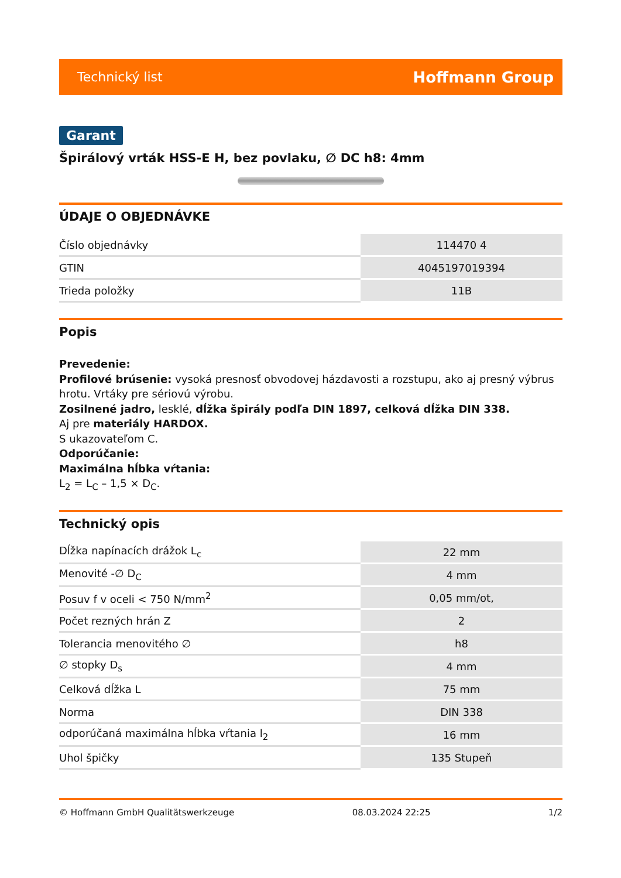Technický list Hoffmann Group
Garant
Špirálový vrták HSS-E H, bez povlaku, ∅ DC h8: 4mm
ÚDAJE O OBJEDNÁVKE
| Číslo objednávky | 114470 4 |
| GTIN | 4045197019394 |
| Trieda položky | 11B |
Popis
Prevedenie:
Profilové brúsenie: vysoká presnosť obvodovej házdavosti a rozstupu, ako aj presný výbrus hrotu. Vrtáky pre sériovú výrobu.
Zosilnené jadro, lesklé, dĺžka špirály podľa DIN 1897, celková dĺžka DIN 338.
Aj pre materiály HARDOX.
S ukazovateľom C.
Odporúčanie:
Maximálna hĺbka vŕtania:
L<sub>2</sub> = L<sub>C</sub> – 1,5 × D<sub>C</sub>.
Technický opis
| Dĺžka napínacích drážok L<sub>c</sub> | 22 mm |
| Menovité -∅ D<sub>C</sub> | 4 mm |
| Posuv f v oceli < 750 N/mm<sup>2</sup> | 0,05 mm/ot, |
| Počet rezných hrán Z | 2 |
| Tolerancia menovitého ∅ | h8 |
| ∅ stopky D<sub>s</sub> | 4 mm |
| Celková dĺžka L | 75 mm |
| Norma | DIN 338 |
| odporúčaná maximálna hĺbka vŕtania l<sub>2</sub> | 16 mm |
| Uhol špičky | 135 Stupeň |
© Hoffmann GmbH Qualitätswerkzeuge 08.03.2024 22:25 1/2